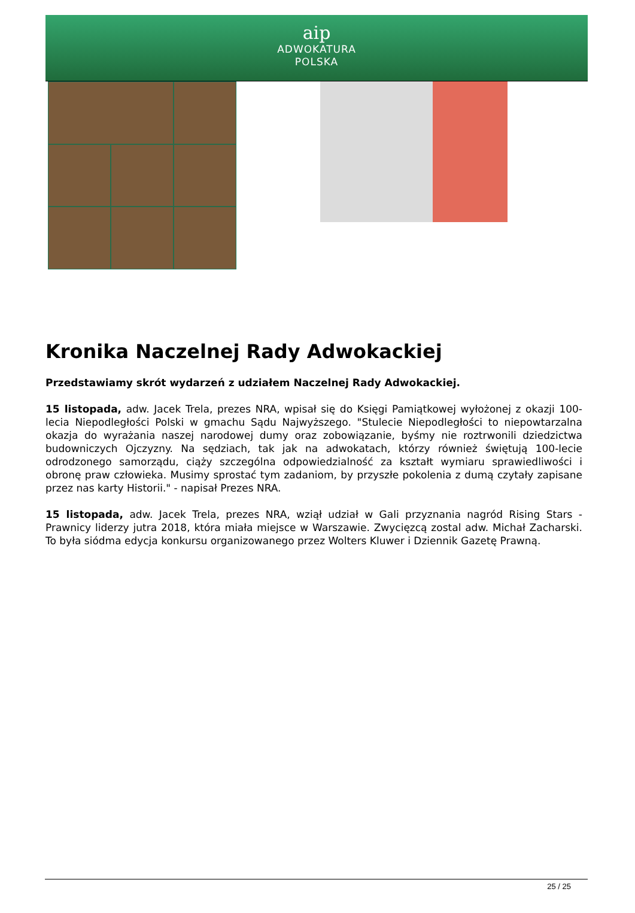aip
ADWOKATURA
POLSKA
Kronika Naczelnej Rady Adwokackiej
Przedstawiamy skrót wydarzeń z udziałem Naczelnej Rady Adwokackiej.
15 listopada, adw. Jacek Trela, prezes NRA, wpisał się do Księgi Pamiątkowej wyłożonej z okazji 100-lecia Niepodległości Polski w gmachu Sądu Najwyższego. "Stulecie Niepodległości to niepowtarzalna okazja do wyrażania naszej narodowej dumy oraz zobowiązanie, byśmy nie roztrwonili dziedzictwa budowniczych Ojczyzny. Na sędziach, tak jak na adwokatach, którzy również świętują 100-lecie odrodzonego samorządu, ciąży szczególna odpowiedzialność za kształt wymiaru sprawiedliwości i obronę praw człowieka. Musimy sprostać tym zadaniom, by przyszłe pokolenia z dumą czytały zapisane przez nas karty Historii." - napisał Prezes NRA.
15 listopada, adw. Jacek Trela, prezes NRA, wziął udział w Gali przyznania nagród Rising Stars - Prawnicy liderzy jutra 2018, która miała miejsce w Warszawie. Zwycięzcą zostal adw. Michał Zacharski. To była siódma edycja konkursu organizowanego przez Wolters Kluwer i Dziennik Gazetę Prawną.
25 / 25